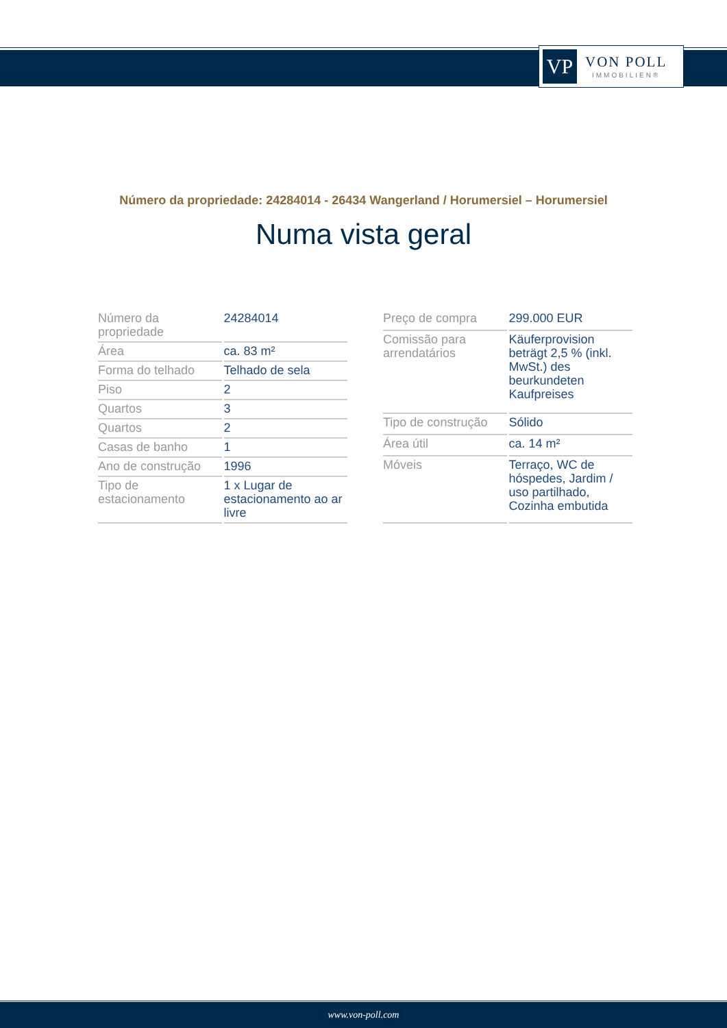VP
VON POLL
IMMOBILIEN®
Número da propriedade: 24284014 - 26434 Wangerland / Horumersiel – Horumersiel
Numa vista geral
| Número da propriedade | 24284014 |
| Área | ca. 83 m² |
| Forma do telhado | Telhado de sela |
| Piso | 2 |
| Quartos | 3 |
| Quartos | 2 |
| Casas de banho | 1 |
| Ano de construção | 1996 |
| Tipo de estacionamento | 1 x Lugar de estacionamento ao ar livre |
| Preço de compra | 299.000 EUR |
| Comissão para arrendatários | Käuferprovision beträgt 2,5 % (inkl. MwSt.) des beurkundeten Kaufpreises |
| Tipo de construção | Sólido |
| Área útil | ca. 14 m² |
| Móveis | Terraço, WC de hóspedes, Jardim / uso partilhado, Cozinha embutida |
www.von-poll.com